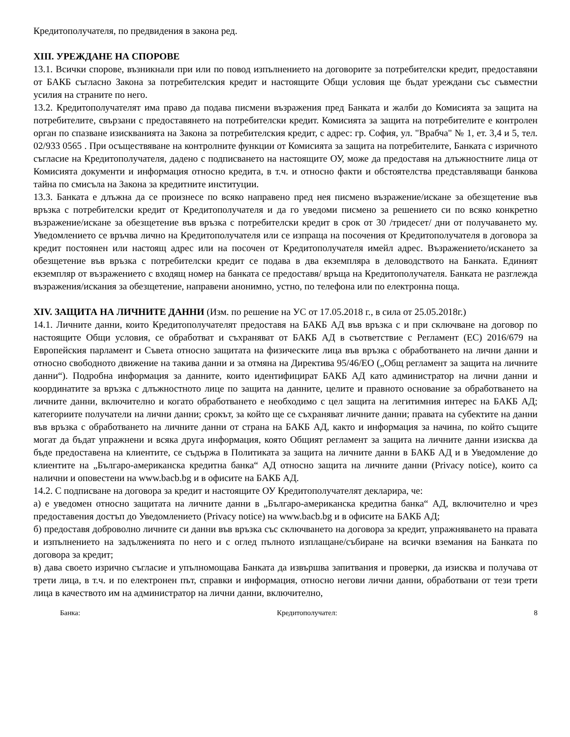Кредитополучателя, по предвидения в закона ред.
XIII. УРЕЖДАНЕ НА СПОРОВЕ
13.1. Всички спорове, възникнали при или по повод изпълнението на договорите за потребителски кредит, предоставяни от БАКБ съгласно Закона за потребителския кредит и настоящите Общи условия ще бъдат уреждани със съвместни усилия на страните по него.
13.2. Кредитополучателят има право да подава писмени възражения пред Банката и жалби до Комисията за защита на потребителите, свързани с предоставянето на потребителски кредит. Комисията за защита на потребителите е контролен орган по спазване изискванията на Закона за потребителския кредит, с адрес: гр. София, ул. "Врабча" № 1, ет. 3,4 и 5, тел. 02/933 0565 . При осъществяване на контролните функции от Комисията за защита на потребителите, Банката с изричното съгласие на Кредитополучателя, дадено с подписването на настоящите ОУ, може да предоставя на длъжностните лица от Комисията документи и информация относно кредита, в т.ч. и относно факти и обстоятелства представляващи банкова тайна по смисъла на Закона за кредитните институции.
13.3. Банката е длъжна да се произнесе по всяко направено пред нея писмено възражение/искане за обезщетение във връзка с потребителски кредит от Кредитополучателя и да го уведоми писмено за решението си по всяко конкретно възражение/искане за обезщетение във връзка с потребителски кредит в срок от 30 /тридесет/ дни от получаването му. Уведомлението се връчва лично на Кредитополучателя или се изпраща на посочения от Кредитополучателя в договора за кредит постоянен или настоящ адрес или на посочен от Кредитополучателя имейл адрес. Възражението/искането за обезщетение във връзка с потребителски кредит се подава в два екземпляра в деловодството на Банката. Единият екземпляр от възражението с входящ номер на банката се предоставя/ връща на Кредитополучателя. Банката не разглежда възражения/искания за обезщетение, направени анонимно, устно, по телефона или по електронна поща.
XIV. ЗАЩИТА НА ЛИЧНИТЕ ДАННИ (Изм. по решение на УС от 17.05.2018 г., в сила от 25.05.2018г.)
14.1. Личните данни, които Кредитополучателят предоставя на БАКБ АД във връзка с и при сключване на договор по настоящите Общи условия, се обработват и съхраняват от БАКБ АД в съответствие с Регламент (ЕС) 2016/679 на Европейския парламент и Съвета относно защитата на физическите лица във връзка с обработването на лични данни и относно свободното движение на такива данни и за отмяна на Директива 95/46/ЕО („Общ регламент за защита на личните данни“). Подробна информация за данните, които идентифицират БАКБ АД като администратор на лични данни и координатите за връзка с длъжностното лице по защита на данните, целите и правното основание за обработването на личните данни, включително и когато обработването е необходимо с цел защита на легитимния интерес на БАКБ АД; категориите получатели на лични данни; срокът, за който ще се съхраняват личните данни; правата на субектите на данни във връзка с обработването на личните данни от страна на БАКБ АД, както и информация за начина, по който същите могат да бъдат упражнени и всяка друга информация, която Общият регламент за защита на личните данни изисква да бъде предоставена на клиентите, се съдържа в Политиката за защита на личните данни в БАКБ АД и в Уведомление до клиентите на „Българо-американска кредитна банка“ АД относно защита на личните данни (Privacy notice), които са налични и оповестени на www.bacb.bg и в офисите на БАКБ АД.
14.2. С подписване на договора за кредит и настоящите ОУ Кредитополучателят декларира, че:
а) е уведомен относно защитата на личните данни в „Българо-американска кредитна банка“ АД, включително и чрез предоставения достъп до Уведомлението (Privacy notice) на www.bacb.bg и в офисите на БАКБ АД;
б) предоставя доброволно личните си данни във връзка със сключването на договора за кредит, упражняването на правата и изпълнението на задълженията по него и с оглед пълното изплащане/събиране на всички вземания на Банката по договора за кредит;
в) дава своето изрично съгласие и упълномощава Банката да извършва запитвания и проверки, да изисква и получава от трети лица, в т.ч. и по електронен път, справки и информация, относно негови лични данни, обработвани от тези трети лица в качеството им на администратор на лични данни, включително,
Банка: Кредитополучател: 8